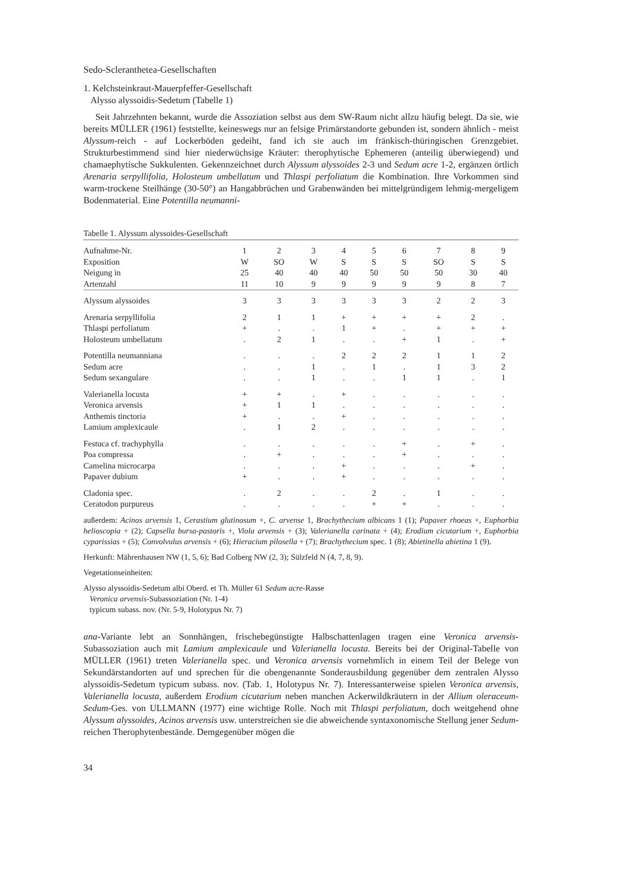Sedo-Scleranthetea-Gesellschaften
1. Kelchsteinkraut-Mauerpfeffer-Gesellschaft
Alysso alyssoidis-Sedetum (Tabelle 1)
Seit Jahrzehnten bekannt, wurde die Assoziation selbst aus dem SW-Raum nicht allzu häufig belegt. Da sie, wie bereits MÜLLER (1961) feststellte, keineswegs nur an felsige Primärstandorte gebunden ist, sondern ähnlich - meist Alyssum-reich - auf Lockerböden gedeiht, fand ich sie auch im fränkisch-thüringischen Grenzgebiet. Strukturbestimmend sind hier niederwüchsige Kräuter: therophytische Ephemeren (anteilig überwiegend) und chamaephytische Sukkulenten. Gekennzeichnet durch Alyssum alyssoides 2-3 und Sedum acre 1-2, ergänzen örtlich Arenaria serpyllifolia, Holosteum umbellatum und Thlaspi perfoliatum die Kombination. Ihre Vorkommen sind warm-trockene Steilhänge (30-50°) an Hangabbrüchen und Grabenwänden bei mittelgründigem lehmig-mergeligem Bodenmaterial. Eine Potentilla neumanni-
Tabelle 1. Alyssum alyssoides-Gesellschaft
| Aufnahme-Nr. | 1 | 2 | 3 | 4 | 5 | 6 | 7 | 8 | 9 |
| Exposition | W | SO | W | S | S | S | SO | S | S |
| Neigung in | 25 | 40 | 40 | 40 | 50 | 50 | 50 | 30 | 40 |
| Artenzahl | 11 | 10 | 9 | 9 | 9 | 9 | 9 | 8 | 7 |
| Alyssum alyssoides | 3 | 3 | 3 | 3 | 3 | 3 | 2 | 2 | 3 |
| Arenaria serpyllifolia | 2 | 1 | 1 | + | + | + | + | 2 | . |
| Thlaspi perfoliatum | + | . | . | 1 | + | . | + | + | + |
| Holosteum umbellatum | . | 2 | 1 | . | . | + | 1 | . | + |
| Potentilla neumanniana | . | . | . | 2 | 2 | 2 | 1 | 1 | 2 |
| Sedum acre | . | . | 1 | . | 1 | . | 1 | 3 | 2 |
| Sedum sexangulare | . | . | 1 | . | . | 1 | 1 | . | 1 |
| Valerianella locusta | + | + | . | + | . | . | . | . | . |
| Veronica arvensis | + | 1 | 1 | . | . | . | . | . | . |
| Anthemis tinctoria | + | . | . | + | . | . | . | . | . |
| Lamium amplexicaule | . | 1 | 2 | . | . | . | . | . | . |
| Festuca cf. trachyphylla | . | . | . | . | . | + | . | + | . |
| Poa compressa | . | + | . | . | . | + | . | . | . |
| Camelina microcarpa | . | . | . | + | . | . | . | + | . |
| Papaver dubium | + | . | . | + | . | . | . | . | . |
| Cladonia spec. | . | 2 | . | . | 2 | . | 1 | . | . |
| Ceratodon purpureus | . | . | . | . | + | + | . | . | . |
außerdem: Acinos arvensis 1, Cerastium glutinosum +, C. arvense 1, Brachythecium albicans 1 (1); Papaver rhoeas +, Euphorbia helioscopia + (2); Capsella bursa-pastoris +, Viola arvensis + (3); Valerianella carinata + (4); Erodium cicutarium +, Euphorbia cyparissias + (5); Convolvulus arvensis + (6); Hieracium pilosella + (7); Brachythecium spec. 1 (8); Abietinella abietina 1 (9).
Herkunft: Mährenhausen NW (1, 5, 6); Bad Colberg NW (2, 3); Sülzfeld N (4, 7, 8, 9).
Vegetationseinheiten:
Alysso alyssoidis-Sedetum albi Oberd. et Th. Müller 61 Sedum acre-Rasse
Veronica arvensis-Subassoziation (Nr. 1-4)
typicum subass. nov. (Nr. 5-9, Holotypus Nr. 7)
ana-Variante lebt an Sonnhängen, frischebegünstigte Halbschattenlagen tragen eine Veronica arvensis-Subassoziation auch mit Lamium amplexicaule und Valerianella locusta. Bereits bei der Original-Tabelle von MÜLLER (1961) treten Valerianella spec. und Veronica arvensis vornehmlich in einem Teil der Belege von Sekundärstandorten auf und sprechen für die obengenannte Sonderausbildung gegenüber dem zentralen Alysso alyssoidis-Sedetum typicum subass. nov. (Tab. 1, Holotypus Nr. 7). Interessanterweise spielen Veronica arvensis, Valerianella locusta, außerdem Erodium cicutarium neben manchen Ackerwildkräutern in der Allium oleraceum-Sedum-Ges. von ULLMANN (1977) eine wichtige Rolle. Noch mit Thlaspi perfoliatum, doch weitgehend ohne Alyssum alyssoides, Acinos arvensis usw. unterstreichen sie die abweichende syntaxonomische Stellung jener Sedum-reichen Therophytenbestände. Demgegenüber mögen die
34